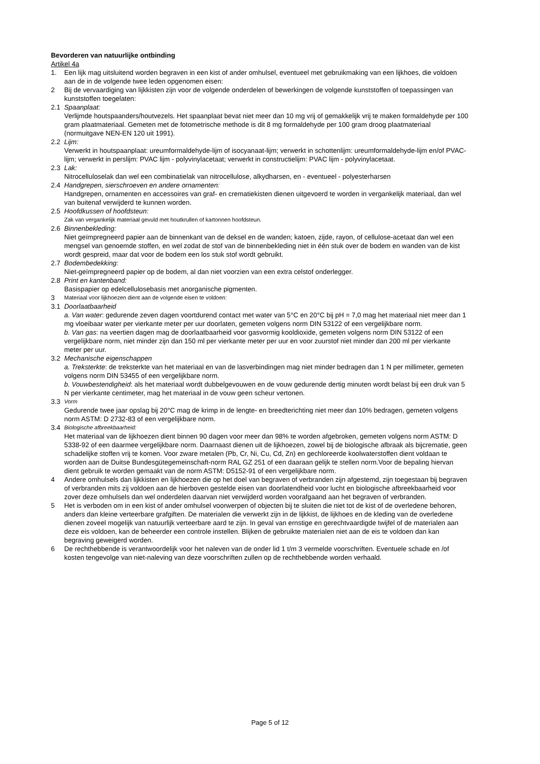Bevorderen van natuurlijke ontbinding
Artikel 4a
1. Een lijk mag uitsluitend worden begraven in een kist of ander omhulsel, eventueel met gebruikmaking van een lijkhoes, die voldoen aan de in de volgende twee leden opgenomen eisen:
2 Bij de vervaardiging van lijkkisten zijn voor de volgende onderdelen of bewerkingen de volgende kunststoffen of toepassingen van kunststoffen toegelaten:
2.1 Spaanplaat:
Verlijmde houtspaanders/houtvezels. Het spaanplaat bevat niet meer dan 10 mg vrij of gemakkelijk vrij te maken formaldehyde per 100 gram plaatmateriaal. Gemeten met de fotometrische methode is dit 8 mg formaldehyde per 100 gram droog plaatmateriaal (normuitgave NEN-EN 120 uit 1991).
2.2 Lijm:
Verwerkt in houtspaanplaat: ureumformaldehyde-lijm of isocyanaat-lijm; verwerkt in schottenlijm: ureumformaldehyde-lijm en/of PVAC-lijm; verwerkt in perslijm: PVAC lijm - polyvinylacetaat; verwerkt in constructielijm: PVAC lijm - polyvinylacetaat.
2.3 Lak:
Nitrocelluloselak dan wel een combinatielak van nitrocellulose, alkydharsen, en - eventueel - polyesterharsen
2.4 Handgrepen, sierschroeven en andere ornamenten:
Handgrepen, ornamenten en accessoires van graf- en crematiekisten dienen uitgevoerd te worden in vergankelijk materiaal, dan wel van buitenaf verwijderd te kunnen worden.
2.5 Hoofdkussen of hoofdsteun:
Zak van vergankelijk materiaal gevuld met houtkrullen of kartonnen hoofdsteun.
2.6 Binnenbekleding:
Niet geïmpregneerd papier aan de binnenkant van de deksel en de wanden; katoen, zijde, rayon, of cellulose-acetaat dan wel een mengsel van genoemde stoffen, en wel zodat de stof van de binnenbekleding niet in één stuk over de bodem en wanden van de kist wordt gespreid, maar dat voor de bodem een los stuk stof wordt gebruikt.
2.7 Bodembedekking:
Niet-geïmpregneerd papier op de bodem, al dan niet voorzien van een extra celstof onderlegger.
2.8 Print en kantenband:
Basispapier op edelcellulosebasis met anorganische pigmenten.
3
Materiaal voor lijkhoezen dient aan de volgende eisen te voldoen:
3.1 Doorlaatbaarheid
a. Van water: gedurende zeven dagen voortdurend contact met water van 5°C en 20°C bij pH = 7,0 mag het materiaal niet meer dan 1 mg vloeibaar water per vierkante meter per uur doorlaten, gemeten volgens norm DIN 53122 of een vergelijkbare norm.
b. Van gas: na veertien dagen mag de doorlaatbaarheid voor gasvormig kooldioxide, gemeten volgens norm DIN 53122 of een vergelijkbare norm, niet minder zijn dan 150 ml per vierkante meter per uur en voor zuurstof niet minder dan 200 ml per vierkante meter per uur.
3.2 Mechanische eigenschappen
a. Treksterkte: de treksterkte van het materiaal en van de lasverbindingen mag niet minder bedragen dan 1 N per millimeter, gemeten volgens norm DIN 53455 of een vergelijkbare norm.
b. Vouwbestendigheid: als het materiaal wordt dubbelgevouwen en de vouw gedurende dertig minuten wordt belast bij een druk van 5 N per vierkante centimeter, mag het materiaal in de vouw geen scheur vertonen.
3.3
Vorm
Gedurende twee jaar opslag bij 20°C mag de krimp in de lengte- en breedterichting niet meer dan 10% bedragen, gemeten volgens norm ASTM: D 2732-83 of een vergelijkbare norm.
3.4
Biologische afbreekbaarheid:
Het materiaal van de lijkhoezen dient binnen 90 dagen voor meer dan 98% te worden afgebroken, gemeten volgens norm ASTM: D 5338-92 of een daarmee vergelijkbare norm. Daarnaast dienen uit de lijkhoezen, zowel bij de biologische afbraak als bijcrematie, geen schadelijke stoffen vrij te komen. Voor zware metalen (Pb, Cr, Ni, Cu, Cd, Zn) en gechloreerde koolwaterstoffen dient voldaan te worden aan de Duitse Bundesgütegemeinschaft-norm RAL GZ 251 of een daaraan gelijk te stellen norm.Voor de bepaling hiervan dient gebruik te worden gemaakt van de norm ASTM: D5152-91 of een vergelijkbare norm.
4 Andere omhulsels dan lijkkisten en lijkhoezen die op het doel van begraven of verbranden zijn afgestemd, zijn toegestaan bij begraven of verbranden mits zij voldoen aan de hierboven gestelde eisen van doorlatendheid voor lucht en biologische afbreekbaarheid voor zover deze omhulsels dan wel onderdelen daarvan niet verwijderd worden voorafgaand aan het begraven of verbranden.
5 Het is verboden om in een kist of ander omhulsel voorwerpen of objecten bij te sluiten die niet tot de kist of de overledene behoren, anders dan kleine verteerbare grafgiften. De materialen die verwerkt zijn in de lijkkist, de lijkhoes en de kleding van de overledene dienen zoveel mogelijk van natuurlijk verteerbare aard te zijn. In geval van ernstige en gerechtvaardigde twijfel of de materialen aan deze eis voldoen, kan de beheerder een controle instellen. Blijken de gebruikte materialen niet aan de eis te voldoen dan kan begraving geweigerd worden.
6 De rechthebbende is verantwoordelijk voor het naleven van de onder lid 1 t/m 3 vermelde voorschriften. Eventuele schade en /of kosten tengevolge van niet-naleving van deze voorschriften zullen op de rechthebbende worden verhaald.
Page 5 of 12